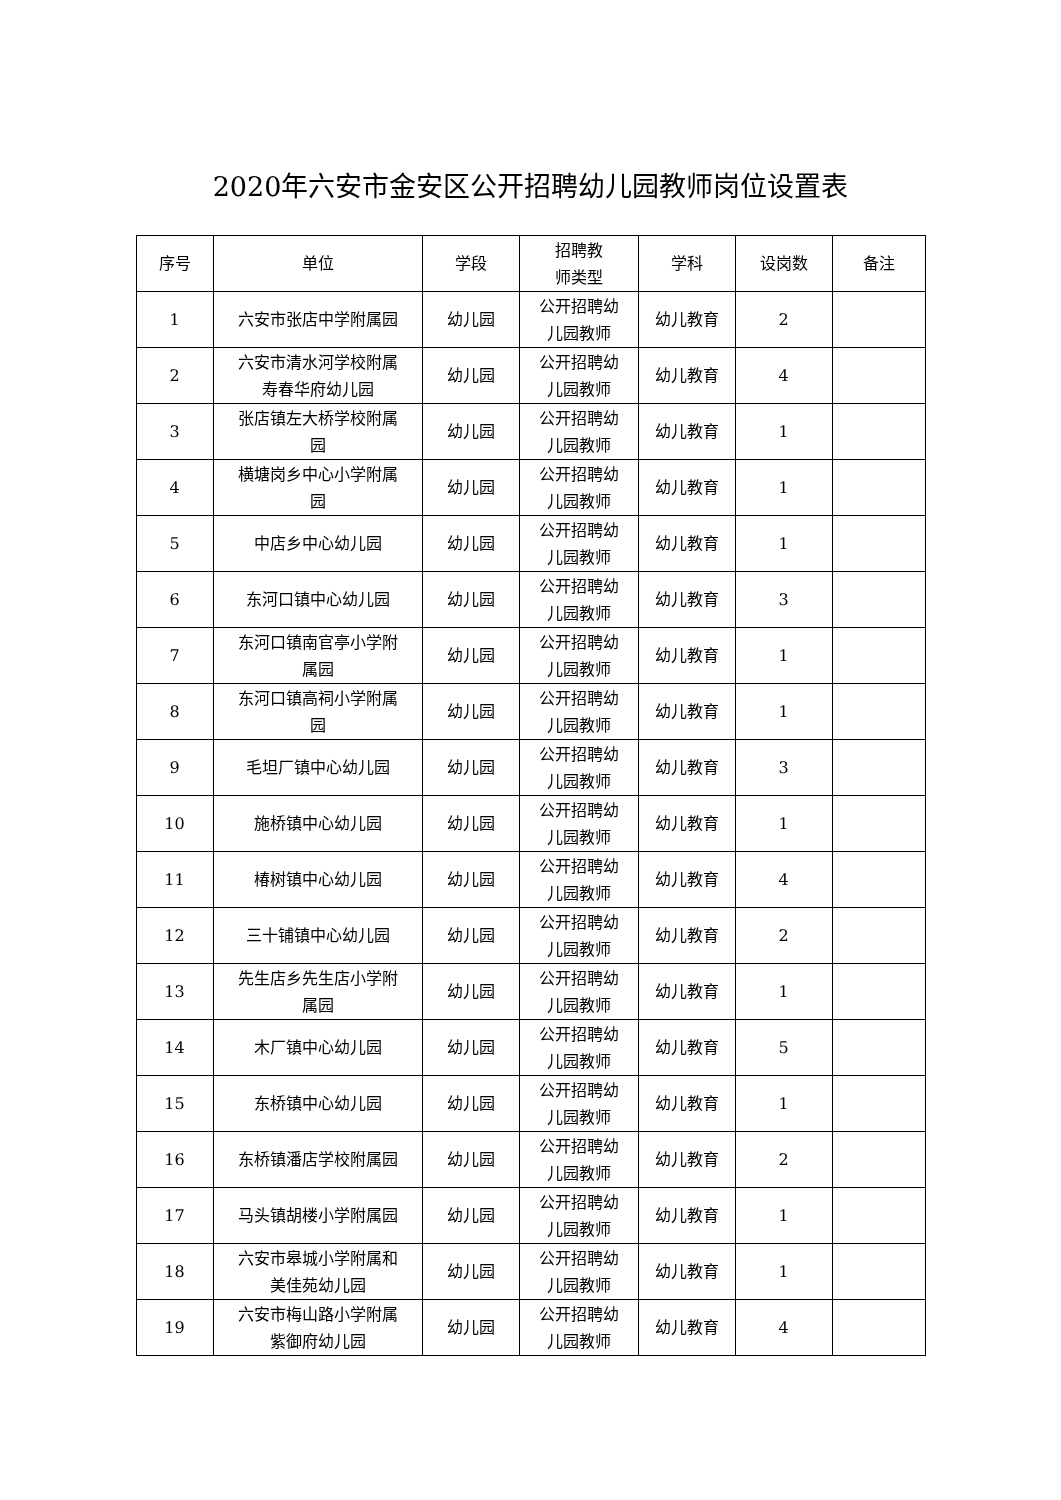2020年六安市金安区公开招聘幼儿园教师岗位设置表
| 序号 | 单位 | 学段 | 招聘教 师类型 | 学科 | 设岗数 | 备注 |
| --- | --- | --- | --- | --- | --- | --- |
| 1 | 六安市张店中学附属园 | 幼儿园 | 公开招聘幼 儿园教师 | 幼儿教育 | 2 | |
| 2 | 六安市清水河学校附属 寿春华府幼儿园 | 幼儿园 | 公开招聘幼 儿园教师 | 幼儿教育 | 4 | |
| 3 | 张店镇左大桥学校附属 园 | 幼儿园 | 公开招聘幼 儿园教师 | 幼儿教育 | 1 | |
| 4 | 横塘岗乡中心小学附属 园 | 幼儿园 | 公开招聘幼 儿园教师 | 幼儿教育 | 1 | |
| 5 | 中店乡中心幼儿园 | 幼儿园 | 公开招聘幼 儿园教师 | 幼儿教育 | 1 | |
| 6 | 东河口镇中心幼儿园 | 幼儿园 | 公开招聘幼 儿园教师 | 幼儿教育 | 3 | |
| 7 | 东河口镇南官亭小学附 属园 | 幼儿园 | 公开招聘幼 儿园教师 | 幼儿教育 | 1 | |
| 8 | 东河口镇高祠小学附属 园 | 幼儿园 | 公开招聘幼 儿园教师 | 幼儿教育 | 1 | |
| 9 | 毛坦厂镇中心幼儿园 | 幼儿园 | 公开招聘幼 儿园教师 | 幼儿教育 | 3 | |
| 10 | 施桥镇中心幼儿园 | 幼儿园 | 公开招聘幼 儿园教师 | 幼儿教育 | 1 | |
| 11 | 椿树镇中心幼儿园 | 幼儿园 | 公开招聘幼 儿园教师 | 幼儿教育 | 4 | |
| 12 | 三十铺镇中心幼儿园 | 幼儿园 | 公开招聘幼 儿园教师 | 幼儿教育 | 2 | |
| 13 | 先生店乡先生店小学附 属园 | 幼儿园 | 公开招聘幼 儿园教师 | 幼儿教育 | 1 | |
| 14 | 木厂镇中心幼儿园 | 幼儿园 | 公开招聘幼 儿园教师 | 幼儿教育 | 5 | |
| 15 | 东桥镇中心幼儿园 | 幼儿园 | 公开招聘幼 儿园教师 | 幼儿教育 | 1 | |
| 16 | 东桥镇潘店学校附属园 | 幼儿园 | 公开招聘幼 儿园教师 | 幼儿教育 | 2 | |
| 17 | 马头镇胡楼小学附属园 | 幼儿园 | 公开招聘幼 儿园教师 | 幼儿教育 | 1 | |
| 18 | 六安市皋城小学附属和 美佳苑幼儿园 | 幼儿园 | 公开招聘幼 儿园教师 | 幼儿教育 | 1 | |
| 19 | 六安市梅山路小学附属 紫御府幼儿园 | 幼儿园 | 公开招聘幼 儿园教师 | 幼儿教育 | 4 | |